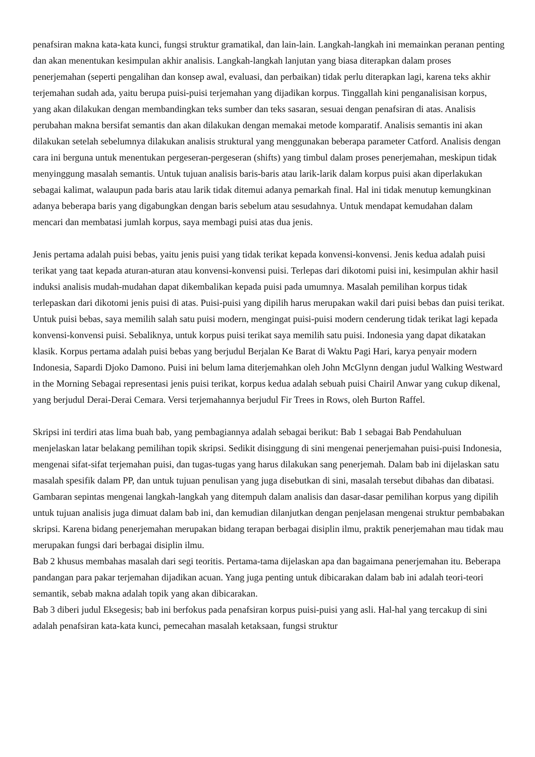penafsiran makna kata-kata kunci, fungsi struktur gramatikal, dan lain-lain. Langkah-langkah ini memainkan peranan penting dan akan menentukan kesimpulan akhir analisis. Langkah-langkah lanjutan yang biasa diterapkan dalam proses penerjemahan (seperti pengalihan dan konsep awal, evaluasi, dan perbaikan) tidak perlu diterapkan lagi, karena teks akhir terjemahan sudah ada, yaitu berupa puisi-puisi terjemahan yang dijadikan korpus. Tinggallah kini penganalisisan korpus, yang akan dilakukan dengan membandingkan teks sumber dan teks sasaran, sesuai dengan penafsiran di atas. Analisis perubahan makna bersifat semantis dan akan dilakukan dengan memakai metode komparatif. Analisis semantis ini akan dilakukan setelah sebelumnya dilakukan analisis struktural yang menggunakan beberapa parameter Catford. Analisis dengan cara ini berguna untuk menentukan pergeseran-pergeseran (shifts) yang timbul dalam proses penerjemahan, meskipun tidak menyinggung masalah semantis. Untuk tujuan analisis baris-baris atau larik-larik dalam korpus puisi akan diperlakukan sebagai kalimat, walaupun pada baris atau larik tidak ditemui adanya pemarkah final. Hal ini tidak menutup kemungkinan adanya beberapa baris yang digabungkan dengan baris sebelum atau sesudahnya. Untuk mendapat kemudahan dalam mencari dan membatasi jumlah korpus, saya membagi puisi atas dua jenis.
Jenis pertama adalah puisi bebas, yaitu jenis puisi yang tidak terikat kepada konvensi-konvensi. Jenis kedua adalah puisi terikat yang taat kepada aturan-aturan atau konvensi-konvensi puisi. Terlepas dari dikotomi puisi ini, kesimpulan akhir hasil induksi analisis mudah-mudahan dapat dikembalikan kepada puisi pada umumnya. Masalah pemilihan korpus tidak terlepaskan dari dikotomi jenis puisi di atas. Puisi-puisi yang dipilih harus merupakan wakil dari puisi bebas dan puisi terikat. Untuk puisi bebas, saya memilih salah satu puisi modern, mengingat puisi-puisi modern cenderung tidak terikat lagi kepada konvensi-konvensi puisi. Sebaliknya, untuk korpus puisi terikat saya memilih satu puisi. Indonesia yang dapat dikatakan klasik. Korpus pertama adalah puisi bebas yang berjudul Berjalan Ke Barat di Waktu Pagi Hari, karya penyair modern Indonesia, Sapardi Djoko Damono. Puisi ini belum lama diterjemahkan oleh John McGlynn dengan judul Walking Westward in the Morning Sebagai representasi jenis puisi terikat, korpus kedua adalah sebuah puisi Chairil Anwar yang cukup dikenal, yang berjudul Derai-Derai Cemara. Versi terjemahannya berjudul Fir Trees in Rows, oleh Burton Raffel.
Skripsi ini terdiri atas lima buah bab, yang pembagiannya adalah sebagai berikut: Bab 1 sebagai Bab Pendahuluan menjelaskan latar belakang pemilihan topik skripsi. Sedikit disinggung di sini mengenai penerjemahan puisi-puisi Indonesia, mengenai sifat-sifat terjemahan puisi, dan tugas-tugas yang harus dilakukan sang penerjemah. Dalam bab ini dijelaskan satu masalah spesifik dalam PP, dan untuk tujuan penulisan yang juga disebutkan di sini, masalah tersebut dibahas dan dibatasi. Gambaran sepintas mengenai langkah-langkah yang ditempuh dalam analisis dan dasar-dasar pemilihan korpus yang dipilih untuk tujuan analisis juga dimuat dalam bab ini, dan kemudian dilanjutkan dengan penjelasan mengenai struktur pembabakan skripsi. Karena bidang penerjemahan merupakan bidang terapan berbagai disiplin ilmu, praktik penerjemahan mau tidak mau merupakan fungsi dari berbagai disiplin ilmu.
Bab 2 khusus membahas masalah dari segi teoritis. Pertama-tama dijelaskan apa dan bagaimana penerjemahan itu. Beberapa pandangan para pakar terjemahan dijadikan acuan. Yang juga penting untuk dibicarakan dalam bab ini adalah teori-teori semantik, sebab makna adalah topik yang akan dibicarakan.
Bab 3 diberi judul Eksegesis; bab ini berfokus pada penafsiran korpus puisi-puisi yang asli. Hal-hal yang tercakup di sini adalah penafsiran kata-kata kunci, pemecahan masalah ketaksaan, fungsi struktur